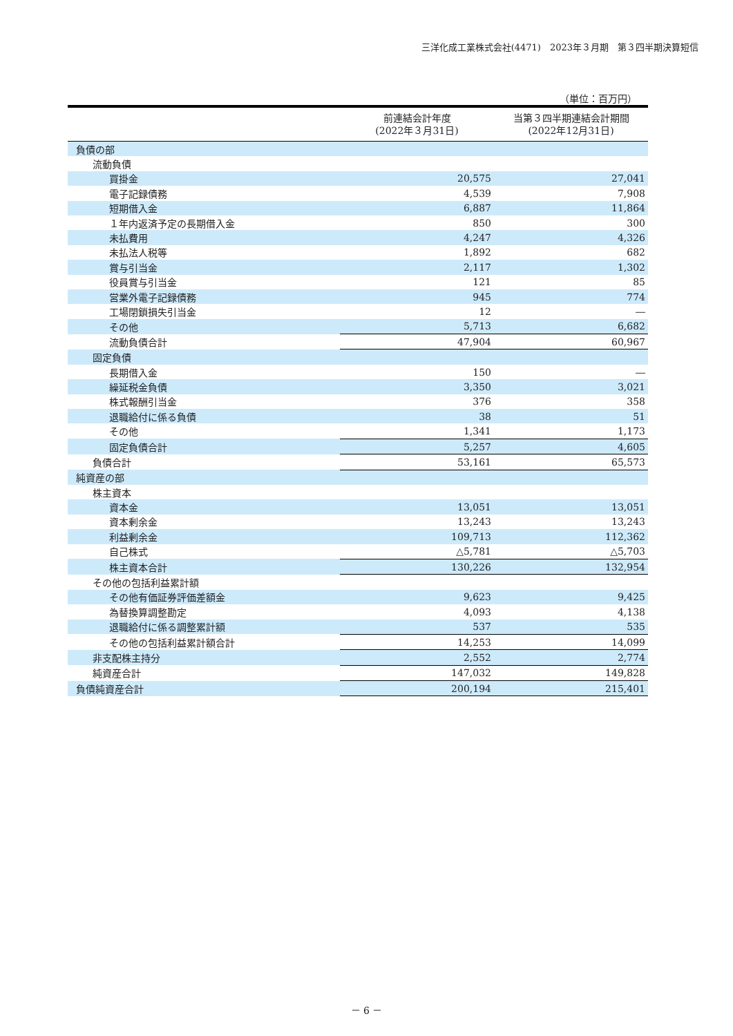三洋化成工業株式会社(4471)　2023年３月期　第３四半期決算短信
（単位：百万円）
| | 前連結会計年度 (2022年３月31日) | 当第３四半期連結会計期間 (2022年12月31日) |
| --- | --- | --- |
| 負債の部 | | |
| 流動負債 | | |
| 買掛金 | 20,575 | 27,041 |
| 電子記録債務 | 4,539 | 7,908 |
| 短期借入金 | 6,887 | 11,864 |
| １年内返済予定の長期借入金 | 850 | 300 |
| 未払費用 | 4,247 | 4,326 |
| 未払法人税等 | 1,892 | 682 |
| 賞与引当金 | 2,117 | 1,302 |
| 役員賞与引当金 | 121 | 85 |
| 営業外電子記録債務 | 945 | 774 |
| 工場閉鎖損失引当金 | 12 | ― |
| その他 | 5,713 | 6,682 |
| 流動負債合計 | 47,904 | 60,967 |
| 固定負債 | | |
| 長期借入金 | 150 | ― |
| 繰延税金負債 | 3,350 | 3,021 |
| 株式報酬引当金 | 376 | 358 |
| 退職給付に係る負債 | 38 | 51 |
| その他 | 1,341 | 1,173 |
| 固定負債合計 | 5,257 | 4,605 |
| 負債合計 | 53,161 | 65,573 |
| 純資産の部 | | |
| 株主資本 | | |
| 資本金 | 13,051 | 13,051 |
| 資本剰余金 | 13,243 | 13,243 |
| 利益剰余金 | 109,713 | 112,362 |
| 自己株式 | △5,781 | △5,703 |
| 株主資本合計 | 130,226 | 132,954 |
| その他の包括利益累計額 | | |
| その他有価証券評価差額金 | 9,623 | 9,425 |
| 為替換算調整勘定 | 4,093 | 4,138 |
| 退職給付に係る調整累計額 | 537 | 535 |
| その他の包括利益累計額合計 | 14,253 | 14,099 |
| 非支配株主持分 | 2,552 | 2,774 |
| 純資産合計 | 147,032 | 149,828 |
| 負債純資産合計 | 200,194 | 215,401 |
－ 6 －